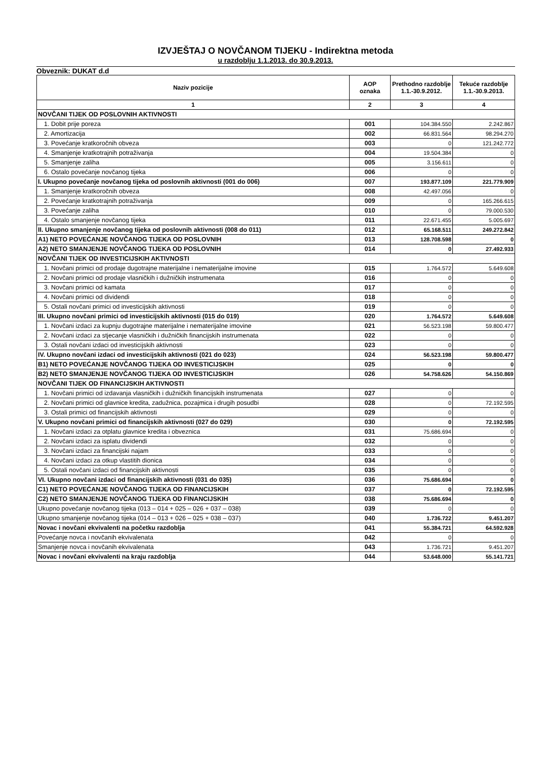IZVJEŠTAJ O NOVČANOM TIJEKU - Indirektna metoda
u razdoblju 1.1.2013. do 30.9.2013.
Obveznik: DUKAT d.d
| Naziv pozicije | AOP oznaka | Prethodno razdoblje 1.1.-30.9.2012. | Tekuće razdoblje 1.1.-30.9.2013. |
| --- | --- | --- | --- |
| 1 | 2 | 3 | 4 |
| NOVČANI TIJEK OD POSLOVNIH AKTIVNOSTI | | | |
| 1. Dobit prije poreza | 001 | 104.384.550 | 2.242.867 |
| 2. Amortizacija | 002 | 66.831.564 | 98.294.270 |
| 3. Povećanje kratkoročnih obveza | 003 | 0 | 121.242.772 |
| 4. Smanjenje kratkotrajnih potraživanja | 004 | 19.504.384 | 0 |
| 5. Smanjenje zaliha | 005 | 3.156.611 | 0 |
| 6. Ostalo povećanje novčanog tijeka | 006 | 0 | 0 |
| I. Ukupno povećanje novčanog tijeka od poslovnih aktivnosti (001 do 006) | 007 | 193.877.109 | 221.779.909 |
| 1. Smanjenje kratkoročnih obveza | 008 | 42.497.056 | 0 |
| 2. Povećanje kratkotrajnih potraživanja | 009 | 0 | 165.266.615 |
| 3. Povećanje zaliha | 010 | 0 | 79.000.530 |
| 4. Ostalo smanjenje novčanog tijeka | 011 | 22.671.455 | 5.005.697 |
| II. Ukupno smanjenje novčanog tijeka od poslovnih aktivnosti (008 do 011) | 012 | 65.168.511 | 249.272.842 |
| A1) NETO POVEĆANJE NOVČANOG TIJEKA OD POSLOVNIH | 013 | 128.708.598 | 0 |
| A2) NETO SMANJENJE NOVČANOG TIJEKA OD POSLOVNIH | 014 | 0 | 27.492.933 |
| NOVČANI TIJEK OD INVESTICIJSKIH AKTIVNOSTI | | | |
| 1. Novčani primici od prodaje dugotrajne materijalne i nematerijalne imovine | 015 | 1.764.572 | 5.649.608 |
| 2. Novčani primici od prodaje vlasničkih i dužničkih instrumenata | 016 | 0 | 0 |
| 3. Novčani primici od kamata | 017 | 0 | 0 |
| 4. Novčani primici od dividendi | 018 | 0 | 0 |
| 5. Ostali novčani primici od investicijskih aktivnosti | 019 | 0 | 0 |
| III. Ukupno novčani primici od investicijskih aktivnosti (015 do 019) | 020 | 1.764.572 | 5.649.608 |
| 1. Novčani izdaci za kupnju dugotrajne materijalne i nematerijalne imovine | 021 | 56.523.198 | 59.800.477 |
| 2. Novčani izdaci za stjecanje vlasničkih i dužničkih financijskih instrumenata | 022 | 0 | 0 |
| 3. Ostali novčani izdaci od investicijskih aktivnosti | 023 | 0 | 0 |
| IV. Ukupno novčani izdaci od investicijskih aktivnosti (021 do 023) | 024 | 56.523.198 | 59.800.477 |
| B1) NETO POVEĆANJE NOVČANOG TIJEKA OD INVESTICIJSKIH | 025 | 0 | 0 |
| B2) NETO SMANJENJE NOVČANOG TIJEKA OD INVESTICIJSKIH | 026 | 54.758.626 | 54.150.869 |
| NOVČANI TIJEK OD FINANCIJSKIH AKTIVNOSTI | | | |
| 1. Novčani primici od izdavanja vlasničkih i dužničkih financijskih instrumenata | 027 | 0 | 0 |
| 2. Novčani primici od glavnice kredita, zadužnica, pozajmica i drugih posudbi | 028 | 0 | 72.192.595 |
| 3. Ostali primici od financijskih aktivnosti | 029 | 0 | 0 |
| V. Ukupno novčani primici od financijskih aktivnosti (027 do 029) | 030 | 0 | 72.192.595 |
| 1. Novčani izdaci za otplatu glavnice kredita i obveznica | 031 | 75.686.694 | 0 |
| 2. Novčani izdaci za isplatu dividendi | 032 | 0 | 0 |
| 3. Novčani izdaci za financijski najam | 033 | 0 | 0 |
| 4. Novčani izdaci za otkup vlastitih dionica | 034 | 0 | 0 |
| 5. Ostali novčani izdaci od financijskih aktivnosti | 035 | 0 | 0 |
| VI. Ukupno novčani izdaci od financijskih aktivnosti (031 do 035) | 036 | 75.686.694 | 0 |
| C1) NETO POVEĆANJE NOVČANOG TIJEKA OD FINANCIJSKIH | 037 | 0 | 72.192.595 |
| C2) NETO SMANJENJE NOVČANOG TIJEKA OD FINANCIJSKIH | 038 | 75.686.694 | 0 |
| Ukupno povećanje novčanog tijeka (013 – 014 + 025 – 026 + 037 – 038) | 039 | 0 | 0 |
| Ukupno smanjenje novčanog tijeka (014 – 013 + 026 – 025 + 038 – 037) | 040 | 1.736.722 | 9.451.207 |
| Novac i novčani ekvivalenti na početku razdoblja | 041 | 55.384.721 | 64.592.928 |
| Povećanje novca i novčanih ekvivalenata | 042 | 0 | 0 |
| Smanjenje novca i novčanih ekvivalenata | 043 | 1.736.721 | 9.451.207 |
| Novac i novčani ekvivalenti na kraju razdoblja | 044 | 53.648.000 | 55.141.721 |